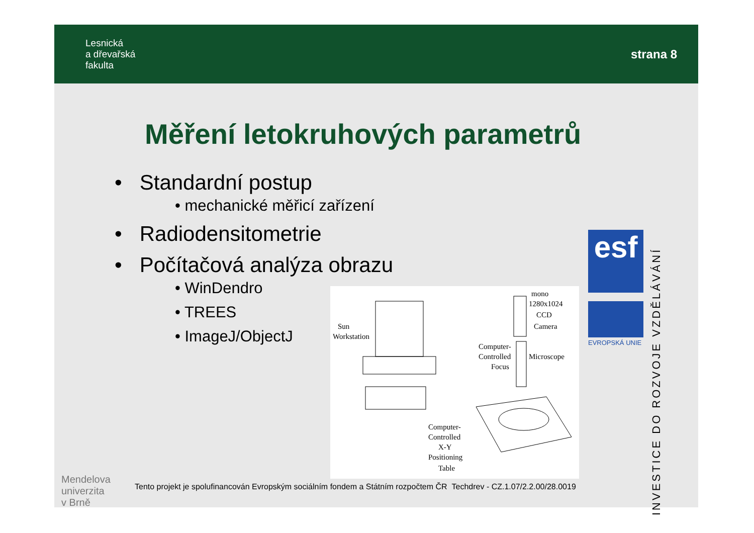Lesnická
a dřevařská
fakulta
strana 8
Měření letokruhových parametrů
• Standardní postup
• mechanické měřicí zařízení
• Radiodensitometrie
• Počítačová analýza obrazu
• WinDendro
• TREES
• ImageJ/ObjectJ
Sun
Workstation
mono
1280x1024
CCD
Camera
Computer-
Controlled
Focus
Microscope
Computer-
Controlled
X-Y
Positioning
Table
esf
EVROPSKÁ UNIE
INVESTICE DO ROZVOJE VZDĚLÁVÁNÍ
Mendelova
univerzita
v Brně
Tento projekt je spolufinancován Evropským sociálním fondem a Státním rozpočtem ČR Techdrev - CZ.1.07/2.2.00/28.0019